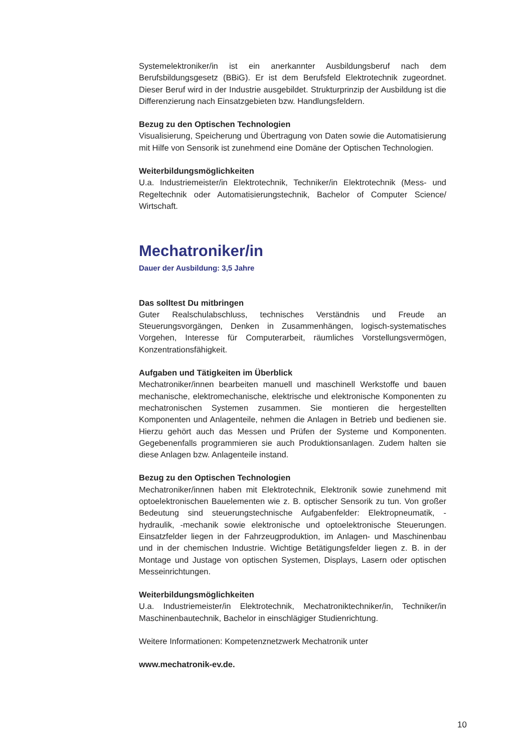Systemelektroniker/in ist ein anerkannter Ausbildungsberuf nach dem Berufsbildungsgesetz (BBiG). Er ist dem Berufsfeld Elektrotechnik zugeordnet. Dieser Beruf wird in der Industrie ausgebildet. Strukturprinzip der Ausbildung ist die Differenzierung nach Einsatzgebieten bzw. Handlungsfeldern.
Bezug zu den Optischen Technologien
Visualisierung, Speicherung und Übertragung von Daten sowie die Automatisierung mit Hilfe von Sensorik ist zunehmend eine Domäne der Optischen Technologien.
Weiterbildungsmöglichkeiten
U.a. Industriemeister/in Elektrotechnik, Techniker/in Elektrotechnik (Mess- und Regeltechnik oder Automatisierungstechnik, Bachelor of Computer Science/ Wirtschaft.
Mechatroniker/in
Dauer der Ausbildung: 3,5 Jahre
Das solltest Du mitbringen
Guter Realschulabschluss, technisches Verständnis und Freude an Steuerungsvorgängen, Denken in Zusammenhängen, logisch-systematisches Vorgehen, Interesse für Computerarbeit, räumliches Vorstellungsvermögen, Konzentrationsfähigkeit.
Aufgaben und Tätigkeiten im Überblick
Mechatroniker/innen bearbeiten manuell und maschinell Werkstoffe und bauen mechanische, elektromechanische, elektrische und elektronische Komponenten zu mechatronischen Systemen zusammen. Sie montieren die hergestellten Komponenten und Anlagenteile, nehmen die Anlagen in Betrieb und bedienen sie. Hierzu gehört auch das Messen und Prüfen der Systeme und Komponenten. Gegebenenfalls programmieren sie auch Produktionsanlagen. Zudem halten sie diese Anlagen bzw. Anlagenteile instand.
Bezug zu den Optischen Technologien
Mechatroniker/innen haben mit Elektrotechnik, Elektronik sowie zunehmend mit optoelektronischen Bauelementen wie z. B. optischer Sensorik zu tun. Von großer Bedeutung sind steuerungstechnische Aufgabenfelder: Elektropneumatik, -hydraulik, -mechanik sowie elektronische und optoelektronische Steuerungen. Einsatzfelder liegen in der Fahrzeugproduktion, im Anlagen- und Maschinenbau und in der chemischen Industrie. Wichtige Betätigungsfelder liegen z. B. in der Montage und Justage von optischen Systemen, Displays, Lasern oder optischen Messeinrichtungen.
Weiterbildungsmöglichkeiten
U.a. Industriemeister/in Elektrotechnik, Mechatroniktechniker/in, Techniker/in Maschinenbautechnik, Bachelor in einschlägiger Studienrichtung.
Weitere Informationen: Kompetenznetzwerk Mechatronik unter
www.mechatronik-ev.de.
10